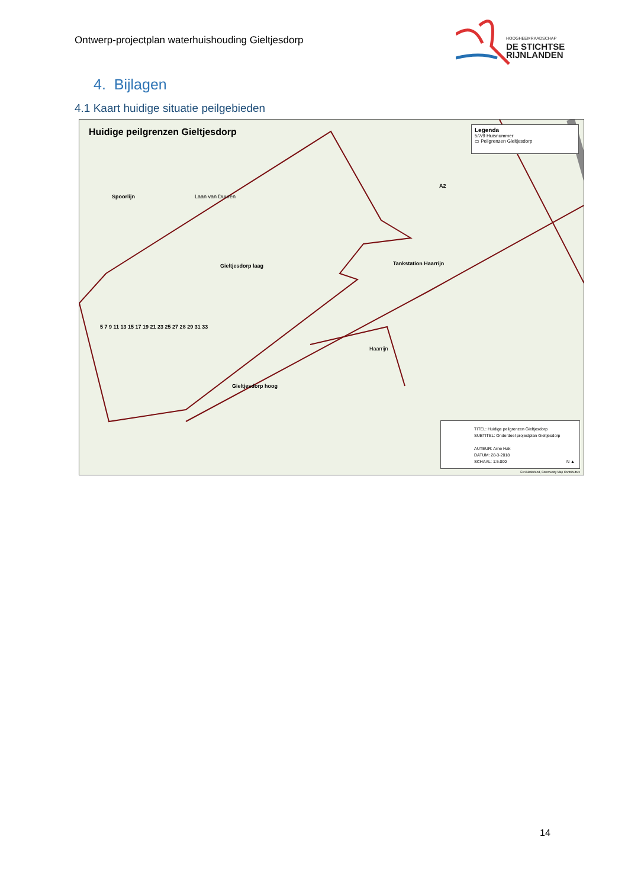Ontwerp-projectplan waterhuishouding Gieltjesdorp
HOOGHEEMRAADSCHAP
DE STICHTSE
RIJNLANDEN
4. Bijlagen
4.1 Kaart huidige situatie peilgebieden
Huidige peilgrenzen Gieltjesdorp
Legenda
5/7/9 Huisnummer
▭ Peilgrenzen Gieltjesdorp
Gieltjesdorp laag
Gieltjesdorp hoog
Tankstation Haarrijn
A2
Laan van Duuren Spoorlijn
Haarrijn
5 7 9 11 13 15 17 19 21 23 25 27 28 29 31 33
TITEL: Huidige peilgrenzen Gieltjesdorp
SUBTITEL: Onderdeel projectplan Gieltjesdorp
AUTEUR: Arne Hak
DATUM: 28-3-2018
SCHAAL: 1:5.000 N ▲
Esri Nederland, Community Map Contributors
14